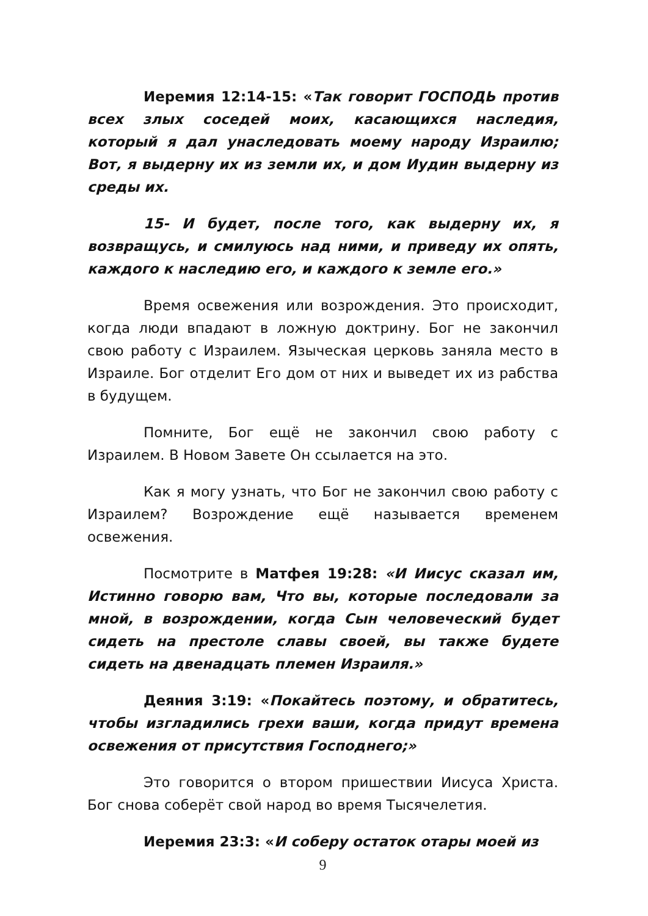Иеремия 12:14-15: «Так говорит ГОСПОДЬ против всех злых соседей моих, касающихся наследия, который я дал унаследовать моему народу Израилю; Вот, я выдерну их из земли их, и дом Иудин выдерну из среды их.
15- И будет, после того, как выдерну их, я возвращусь, и смилуюсь над ними, и приведу их опять, каждого к наследию его, и каждого к земле его.»
Время освежения или возрождения. Это происходит, когда люди впадают в ложную доктрину. Бог не закончил свою работу с Израилем. Языческая церковь заняла место в Израиле. Бог отделит Его дом от них и выведет их из рабства в будущем.
Помните, Бог ещё не закончил свою работу с Израилем. В Новом Завете Он ссылается на это.
Как я могу узнать, что Бог не закончил свою работу с Израилем? Возрождение ещё называется временем освежения.
Посмотрите в Матфея 19:28: «И Иисус сказал им, Истинно говорю вам, Что вы, которые последовали за мной, в возрождении, когда Сын человеческий будет сидеть на престоле славы своей, вы также будете сидеть на двенадцать племен Израиля.»
Деяния 3:19: «Покайтесь поэтому, и обратитесь, чтобы изгладились грехи ваши, когда придут времена освежения от присутствия Господнего;»
Это говорится о втором пришествии Иисуса Христа. Бог снова соберёт свой народ во время Тысячелетия.
Иеремия 23:3: «И соберу остаток отары моей из
9